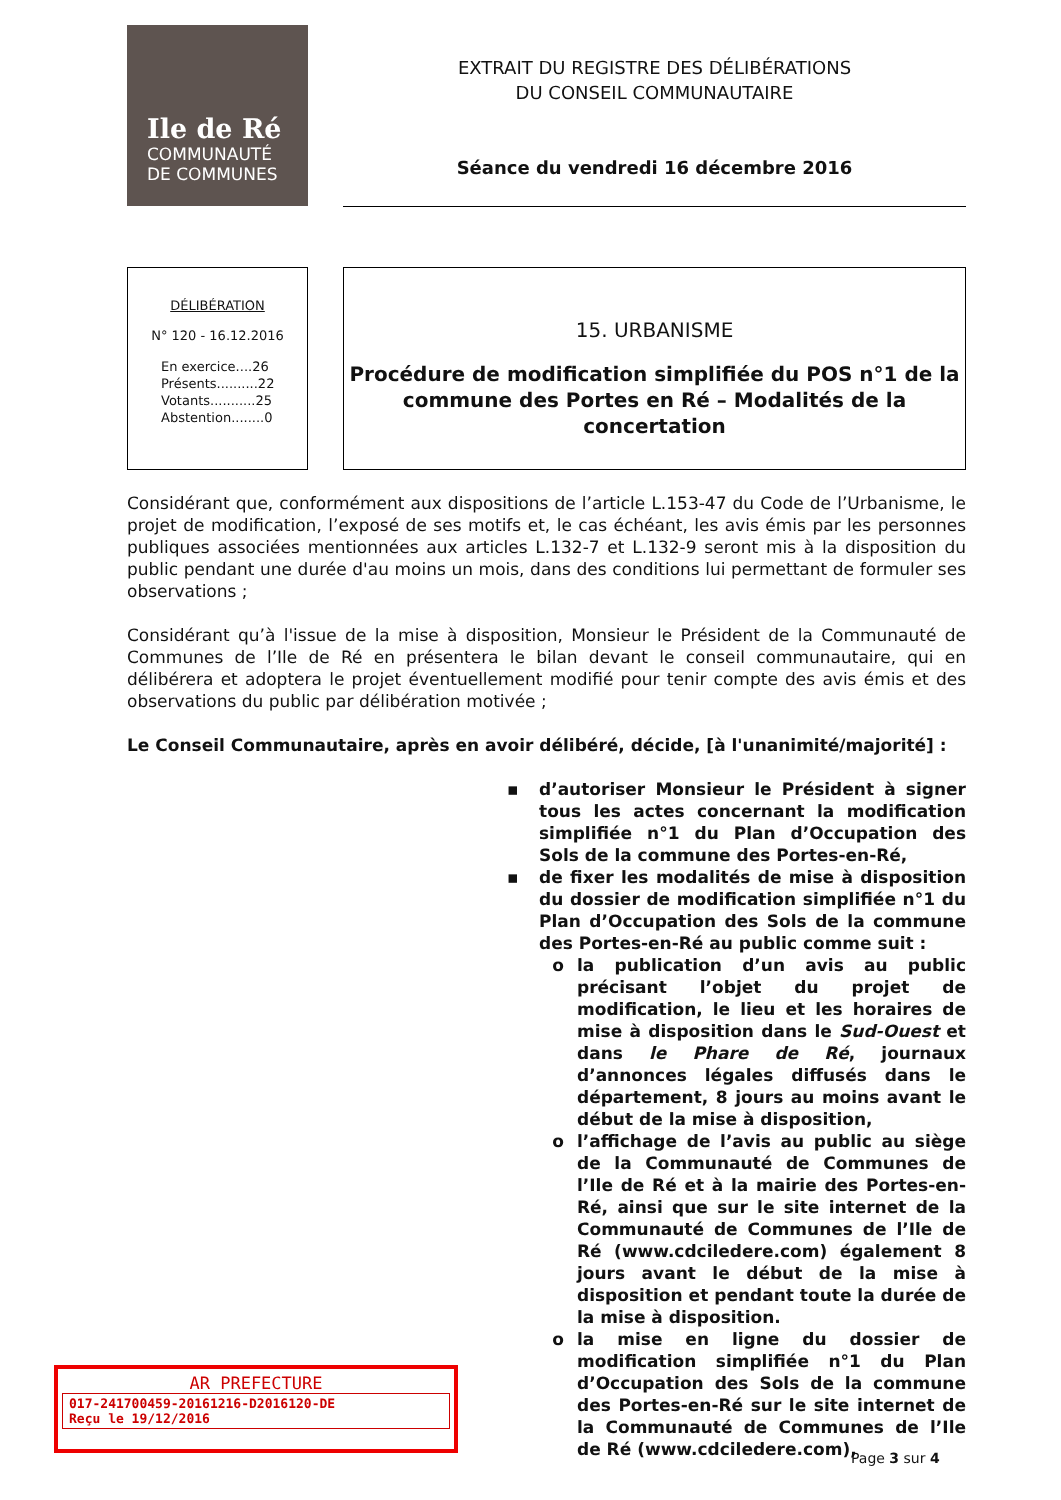Ile de Ré
COMMUNAUTÉ
DE COMMUNES
EXTRAIT DU REGISTRE DES DÉLIBÉRATIONS
DU CONSEIL COMMUNAUTAIRE
Séance du vendredi 16 décembre 2016
DÉLIBÉRATION
N° 120 - 16.12.2016
En exercice....26
Présents..........22
Votants...........25
Abstention........0
15. URBANISME
Procédure de modification simplifiée du POS n°1 de la commune des Portes en Ré – Modalités de la concertation
Considérant que, conformément aux dispositions de l’article L.153-47 du Code de l’Urbanisme, le projet de modification, l’exposé de ses motifs et, le cas échéant, les avis émis par les personnes publiques associées mentionnées aux articles L.132-7 et L.132-9 seront mis à la disposition du public pendant une durée d'au moins un mois, dans des conditions lui permettant de formuler ses observations ;
Considérant qu’à l'issue de la mise à disposition, Monsieur le Président de la Communauté de Communes de l’Ile de Ré en présentera le bilan devant le conseil communautaire, qui en délibérera et adoptera le projet éventuellement modifié pour tenir compte des avis émis et des observations du public par délibération motivée ;
Le Conseil Communautaire, après en avoir délibéré, décide, [à l'unanimité/majorité] :
▪ d’autoriser Monsieur le Président à signer tous les actes concernant la modification simplifiée n°1 du Plan d’Occupation des Sols de la commune des Portes-en-Ré,
▪ de fixer les modalités de mise à disposition du dossier de modification simplifiée n°1 du Plan d’Occupation des Sols de la commune des Portes-en-Ré au public comme suit :
o la publication d’un avis au public précisant l’objet du projet de modification, le lieu et les horaires de mise à disposition dans le Sud-Ouest et dans le Phare de Ré, journaux d’annonces légales diffusés dans le département, 8 jours au moins avant le début de la mise à disposition,
o l’affichage de l’avis au public au siège de la Communauté de Communes de l’Ile de Ré et à la mairie des Portes-en-Ré, ainsi que sur le site internet de la Communauté de Communes de l’Ile de Ré (www.cdciledere.com) également 8 jours avant le début de la mise à disposition et pendant toute la durée de la mise à disposition.
o la mise en ligne du dossier de modification simplifiée n°1 du Plan d’Occupation des Sols de la commune des Portes-en-Ré sur le site internet de la Communauté de Communes de l’Ile de Ré (www.cdciledere.com),
AR PREFECTURE
017-241700459-20161216-D2016120-DE
Reçu le 19/12/2016
Page 3 sur 4